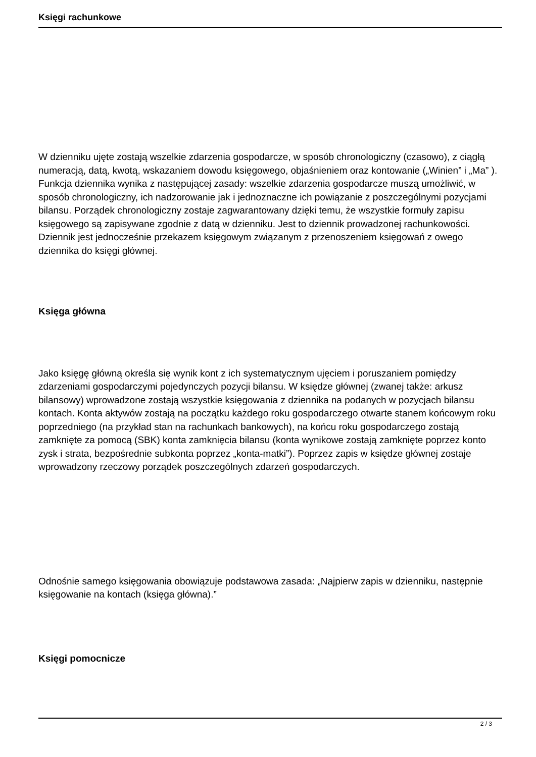Księgi rachunkowe
W dzienniku ujęte zostają wszelkie zdarzenia gospodarcze, w sposób chronologiczny (czasowo), z ciągłą numeracją, datą, kwotą, wskazaniem dowodu księgowego, objaśnieniem oraz kontowanie („Winien” i „Ma” ). Funkcja dziennika wynika z następującej zasady: wszelkie zdarzenia gospodarcze muszą umożliwić, w sposób chronologiczny, ich nadzorowanie jak i jednoznaczne ich powiązanie z poszczególnymi pozycjami bilansu. Porządek chronologiczny zostaje zagwarantowany dzięki temu, że wszystkie formuły zapisu księgowego są zapisywane zgodnie z datą w dzienniku. Jest to dziennik prowadzonej rachunkowości. Dziennik jest jednocześnie przekazem księgowym związanym z przenoszeniem księgowań z owego dziennika do księgi głównej.
Księga główna
Jako księgę główną określa się wynik kont z ich systematycznym ujęciem i poruszaniem pomiędzy zdarzeniami gospodarczymi pojedynczych pozycji bilansu. W księdze głównej (zwanej także: arkusz bilansowy) wprowadzone zostają wszystkie księgowania z dziennika na podanych w pozycjach bilansu kontach. Konta aktywów zostają na początku każdego roku gospodarczego otwarte stanem końcowym roku poprzedniego (na przykład stan na rachunkach bankowych), na końcu roku gospodarczego zostają zamknięte za pomocą (SBK) konta zamknięcia bilansu (konta wynikowe zostają zamknięte poprzez konto zysk i strata, bezpośrednie subkonta poprzez „konta-matki”). Poprzez zapis w księdze głównej zostaje wprowadzony rzeczowy porządek poszczególnych zdarzeń gospodarczych.
Odnośnie samego księgowania obowiązuje podstawowa zasada: „Najpierw zapis w dzienniku, następnie księgowanie na kontach (księga główna).”
Księgi pomocnicze
2 / 3